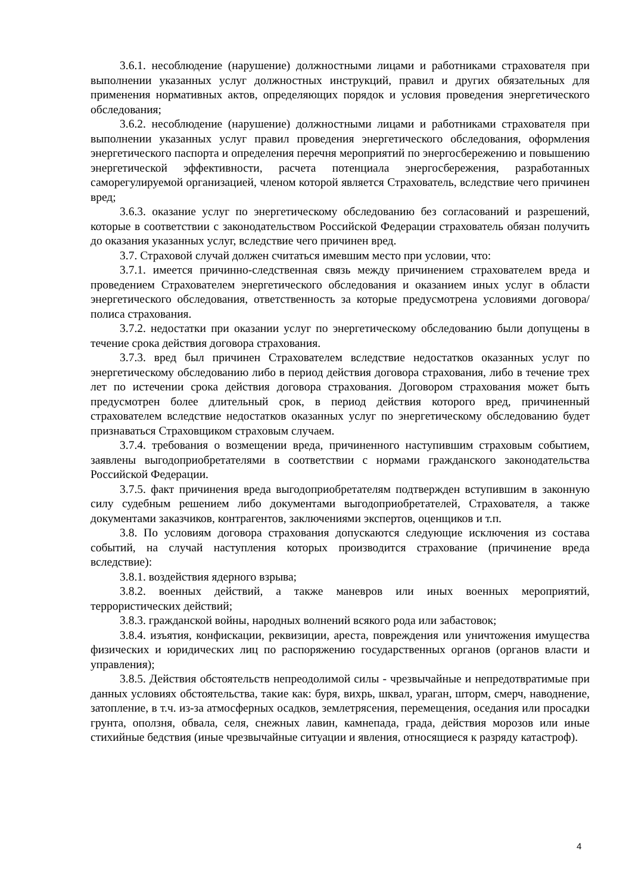3.6.1. несоблюдение (нарушение) должностными лицами и работниками страхователя при выполнении указанных услуг должностных инструкций, правил и других обязательных для применения нормативных актов, определяющих порядок и условия проведения энергетического обследования;
3.6.2. несоблюдение (нарушение) должностными лицами и работниками страхователя при выполнении указанных услуг правил проведения энергетического обследования, оформления энергетического паспорта и определения перечня мероприятий по энергосбережению и повышению энергетической эффективности, расчета потенциала энергосбережения, разработанных саморегулируемой организацией, членом которой является Страхователь, вследствие чего причинен вред;
3.6.3. оказание услуг по энергетическому обследованию без согласований и разрешений, которые в соответствии с законодательством Российской Федерации страхователь обязан получить до оказания указанных услуг, вследствие чего причинен вред.
3.7. Страховой случай должен считаться имевшим место при условии, что:
3.7.1. имеется причинно-следственная связь между причинением страхователем вреда и проведением Страхователем энергетического обследования и оказанием иных услуг в области энергетического обследования, ответственность за которые предусмотрена условиями договора/полиса страхования.
3.7.2. недостатки при оказании услуг по энергетическому обследованию были допущены в течение срока действия договора страхования.
3.7.3. вред был причинен Страхователем вследствие недостатков оказанных услуг по энергетическому обследованию либо в период действия договора страхования, либо в течение трех лет по истечении срока действия договора страхования. Договором страхования может быть предусмотрен более длительный срок, в период действия которого вред, причиненный страхователем вследствие недостатков оказанных услуг по энергетическому обследованию будет признаваться Страховщиком страховым случаем.
3.7.4. требования о возмещении вреда, причиненного наступившим страховым событием, заявлены выгодоприобретателями в соответствии с нормами гражданского законодательства Российской Федерации.
3.7.5. факт причинения вреда выгодоприобретателям подтвержден вступившим в законную силу судебным решением либо документами выгодоприобретателей, Страхователя, а также документами заказчиков, контрагентов, заключениями экспертов, оценщиков и т.п.
3.8. По условиям договора страхования допускаются следующие исключения из состава событий, на случай наступления которых производится страхование (причинение вреда вследствие):
3.8.1. воздействия ядерного взрыва;
3.8.2. военных действий, а также маневров или иных военных мероприятий, террористических действий;
3.8.3. гражданской войны, народных волнений всякого рода или забастовок;
3.8.4. изъятия, конфискации, реквизиции, ареста, повреждения или уничтожения имущества физических и юридических лиц по распоряжению государственных органов (органов власти и управления);
3.8.5. Действия обстоятельств непреодолимой силы - чрезвычайные и непредотвратимые при данных условиях обстоятельства, такие как: буря, вихрь, шквал, ураган, шторм, смерч, наводнение, затопление, в т.ч. из-за атмосферных осадков, землетрясения, перемещения, оседания или просадки грунта, оползня, обвала, селя, снежных лавин, камнепада, града, действия морозов или иные стихийные бедствия (иные чрезвычайные ситуации и явления, относящиеся к разряду катастроф).
4